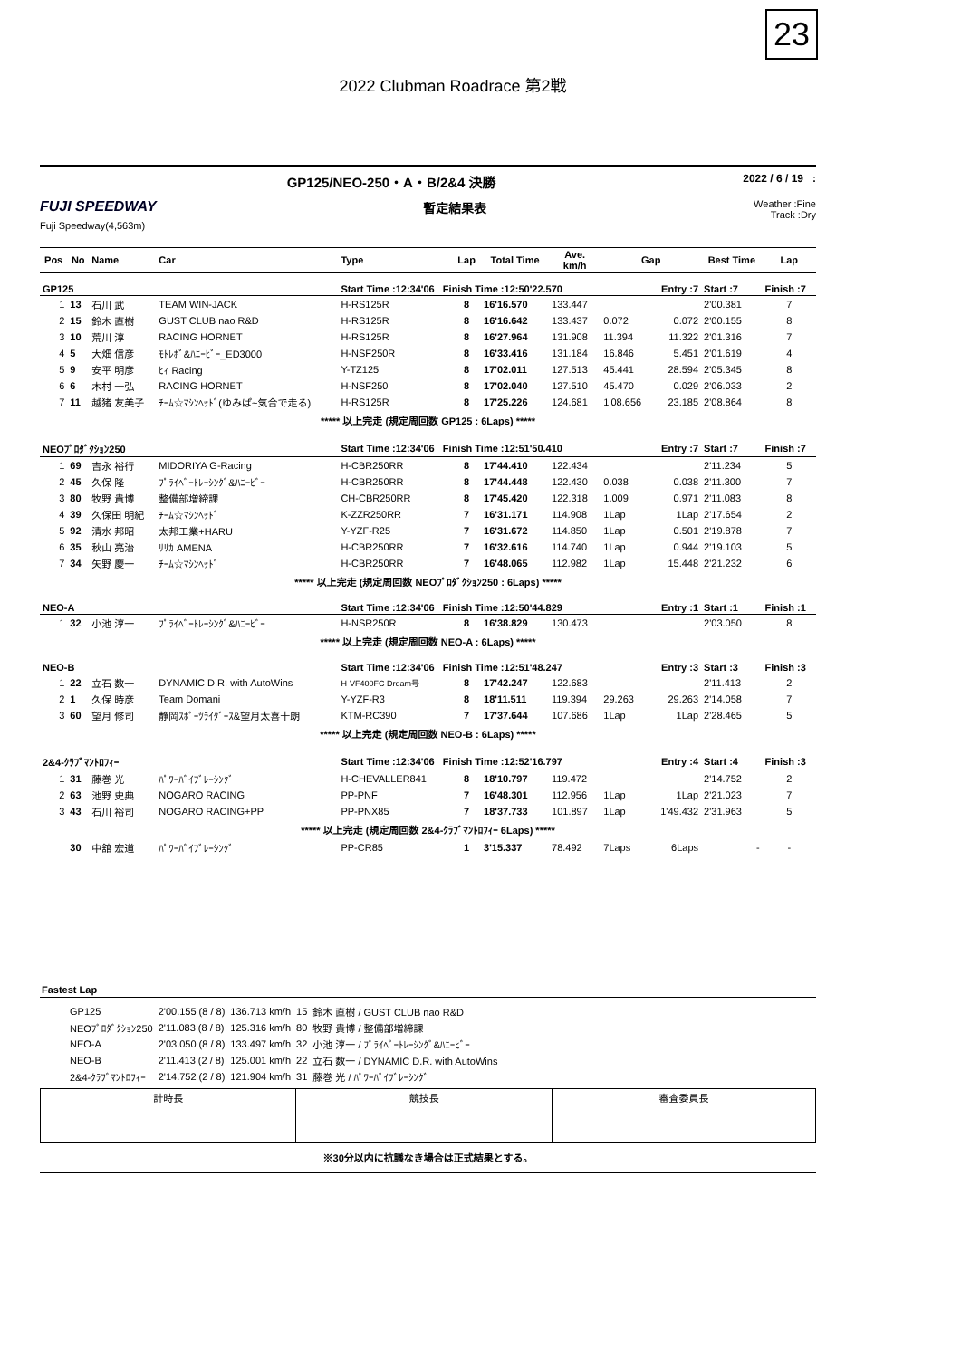23
2022 Clubman Roadrace 第2戦
GP125/NEO-250・A・B/2&4 決勝 2022 / 6 / 19 :
FUJI SPEEDWAY 暫定結果表 Weather :Fine
Track :Dry
Fuji Speedway(4,563m)
| Pos | No | Name | Car | Type | Lap | Total Time | Ave. km/h | Gap | | Best Time | Lap |
| --- | --- | --- | --- | --- | --- | --- | --- | --- | --- | --- | --- |
| GP125 | | | | Start Time :12:34'06 Finish Time :12:50'22.570 | | | | | Entry :7 | Start :7 | Finish :7 |
| 1 | 13 | 石川 武 | TEAM WIN-JACK | H-RS125R | 8 | 16'16.570 | 133.447 | | | 2'00.381 | 7 |
| 2 | 15 | 鈴木 直樹 | GUST CLUB nao R&D | H-RS125R | 8 | 16'16.642 | 133.437 | 0.072 | 0.072 | 2'00.155 | 8 |
| 3 | 10 | 荒川 淳 | RACING HORNET | H-RS125R | 8 | 16'27.964 | 131.908 | 11.394 | 11.322 | 2'01.316 | 7 |
| 4 | 5 | 大畑 信彦 | ﾓﾄﾚﾎﾞ&ﾊﾆｰﾋﾞｰ_ED3000 | H-NSF250R | 8 | 16'33.416 | 131.184 | 16.846 | 5.451 | 2'01.619 | 4 |
| 5 | 9 | 安平 明彦 | ﾋｨ Racing | Y-TZ125 | 8 | 17'02.011 | 127.513 | 45.441 | 28.594 | 2'05.345 | 8 |
| 6 | 6 | 木村 一弘 | RACING HORNET | H-NSF250 | 8 | 17'02.040 | 127.510 | 45.470 | 0.029 | 2'06.033 | 2 |
| 7 | 11 | 越猪 友美子 | ﾁｰﾑ☆ﾏｼﾝﾍｯﾄﾞ(ゆみぱ~気合で走る) | H-RS125R | 8 | 17'25.226 | 124.681 | 1'08.656 | 23.185 | 2'08.864 | 8 |
| ***** 以上完走 (規定周回数 GP125 : 6Laps) ***** | | | | | | | | | | | |
| NEOﾌﾟﾛﾀﾞｸｼｮﾝ250 | | | | Start Time :12:34'06 Finish Time :12:51'50.410 | | | | | Entry :7 | Start :7 | Finish :7 |
| 1 | 69 | 吉永 裕行 | MIDORIYA G-Racing | H-CBR250RR | 8 | 17'44.410 | 122.434 | | | 2'11.234 | 5 |
| 2 | 45 | 久保 隆 | ﾌﾟﾗｲﾍﾞｰﾄﾚｰｼﾝｸﾞ&ﾊﾆｰﾋﾞｰ | H-CBR250RR | 8 | 17'44.448 | 122.430 | 0.038 | 0.038 | 2'11.300 | 7 |
| 3 | 80 | 牧野 貴博 | 整備部増締課 | CH-CBR250RR | 8 | 17'45.420 | 122.318 | 1.009 | 0.971 | 2'11.083 | 8 |
| 4 | 39 | 久保田 明紀 | ﾁｰﾑ☆ﾏｼﾝﾍｯﾄﾞ | K-ZZR250RR | 7 | 16'31.171 | 114.908 | 1Lap | 1Lap | 2'17.654 | 2 |
| 5 | 92 | 清水 邦昭 | 太邦工業+HARU | Y-YZF-R25 | 7 | 16'31.672 | 114.850 | 1Lap | 0.501 | 2'19.878 | 7 |
| 6 | 35 | 秋山 亮治 | ﾘﾘｶ AMENA | H-CBR250RR | 7 | 16'32.616 | 114.740 | 1Lap | 0.944 | 2'19.103 | 5 |
| 7 | 34 | 矢野 慶一 | ﾁｰﾑ☆ﾏｼﾝﾍｯﾄﾞ | H-CBR250RR | 7 | 16'48.065 | 112.982 | 1Lap | 15.448 | 2'21.232 | 6 |
| ***** 以上完走 (規定周回数 NEOﾌﾟﾛﾀﾞｸｼｮﾝ250 : 6Laps) ***** | | | | | | | | | | | |
| NEO-A | | | | Start Time :12:34'06 Finish Time :12:50'44.829 | | | | | Entry :1 | Start :1 | Finish :1 |
| 1 | 32 | 小池 淳一 | ﾌﾟﾗｲﾍﾞｰﾄﾚｰｼﾝｸﾞ&ﾊﾆｰﾋﾞｰ | H-NSR250R | 8 | 16'38.829 | 130.473 | | | 2'03.050 | 8 |
| ***** 以上完走 (規定周回数 NEO-A : 6Laps) ***** | | | | | | | | | | | |
| NEO-B | | | | Start Time :12:34'06 Finish Time :12:51'48.247 | | | | | Entry :3 | Start :3 | Finish :3 |
| 1 | 22 | 立石 数一 | DYNAMIC D.R. with AutoWins | H-VF400FC Dream号 | 8 | 17'42.247 | 122.683 | | | 2'11.413 | 2 |
| 2 | 1 | 久保 時彦 | Team Domani | Y-YZF-R3 | 8 | 18'11.511 | 119.394 | 29.263 | 29.263 | 2'14.058 | 7 |
| 3 | 60 | 望月 修司 | 静岡ｽﾎﾟｰﾂﾗｲﾀﾞｰｽ&望月太喜十朗 | KTM-RC390 | 7 | 17'37.644 | 107.686 | 1Lap | 1Lap | 2'28.465 | 5 |
| ***** 以上完走 (規定周回数 NEO-B : 6Laps) ***** | | | | | | | | | | | |
| 2&4-ｸﾗﾌﾞﾏﾝﾄﾛﾌｨｰ | | | | Start Time :12:34'06 Finish Time :12:52'16.797 | | | | | Entry :4 | Start :4 | Finish :3 |
| 1 | 31 | 藤巻 光 | ﾊﾟﾜｰﾊﾞｲﾌﾞﾚｰｼﾝｸﾞ | H-CHEVALLER841 | 8 | 18'10.797 | 119.472 | | | 2'14.752 | 2 |
| 2 | 63 | 池野 史典 | NOGARO RACING | PP-PNF | 7 | 16'48.301 | 112.956 | 1Lap | 1Lap | 2'21.023 | 7 |
| 3 | 43 | 石川 裕司 | NOGARO RACING+PP | PP-PNX85 | 7 | 18'37.733 | 101.897 | 1Lap | 1'49.432 | 2'31.963 | 5 |
| ***** 以上完走 (規定周回数 2&4-ｸﾗﾌﾞﾏﾝﾄﾛﾌｨｰ 6Laps) ***** | | | | | | | | | | | |
| | 30 | 中舘 宏道 | ﾊﾟﾜｰﾊﾞｲﾌﾞﾚｰｼﾝｸﾞ | PP-CR85 | 1 | 3'15.337 | 78.492 | 7Laps | 6Laps | - | - |
Fastest Lap
| GP125 | 2'00.155 (8 / 8) | 136.713 km/h | 15 | 鈴木 直樹 / GUST CLUB nao R&D |
| NEOﾌﾟﾛﾀﾞｸｼｮﾝ250 | 2'11.083 (8 / 8) | 125.316 km/h | 80 | 牧野 貴博 / 整備部増締課 |
| NEO-A | 2'03.050 (8 / 8) | 133.497 km/h | 32 | 小池 淳一 / ﾌﾟﾗｲﾍﾞｰﾄﾚｰｼﾝｸﾞ&ﾊﾆｰﾋﾞｰ |
| NEO-B | 2'11.413 (2 / 8) | 125.001 km/h | 22 | 立石 数一 / DYNAMIC D.R. with AutoWins |
| 2&4-ｸﾗﾌﾞﾏﾝﾄﾛﾌｨｰ | 2'14.752 (2 / 8) | 121.904 km/h | 31 | 藤巻 光 / ﾊﾟﾜｰﾊﾞｲﾌﾞﾚｰｼﾝｸﾞ |
| 計時長 | 競技長 | 審査委員長 |
※30分以内に抗議なき場合は正式結果とする。